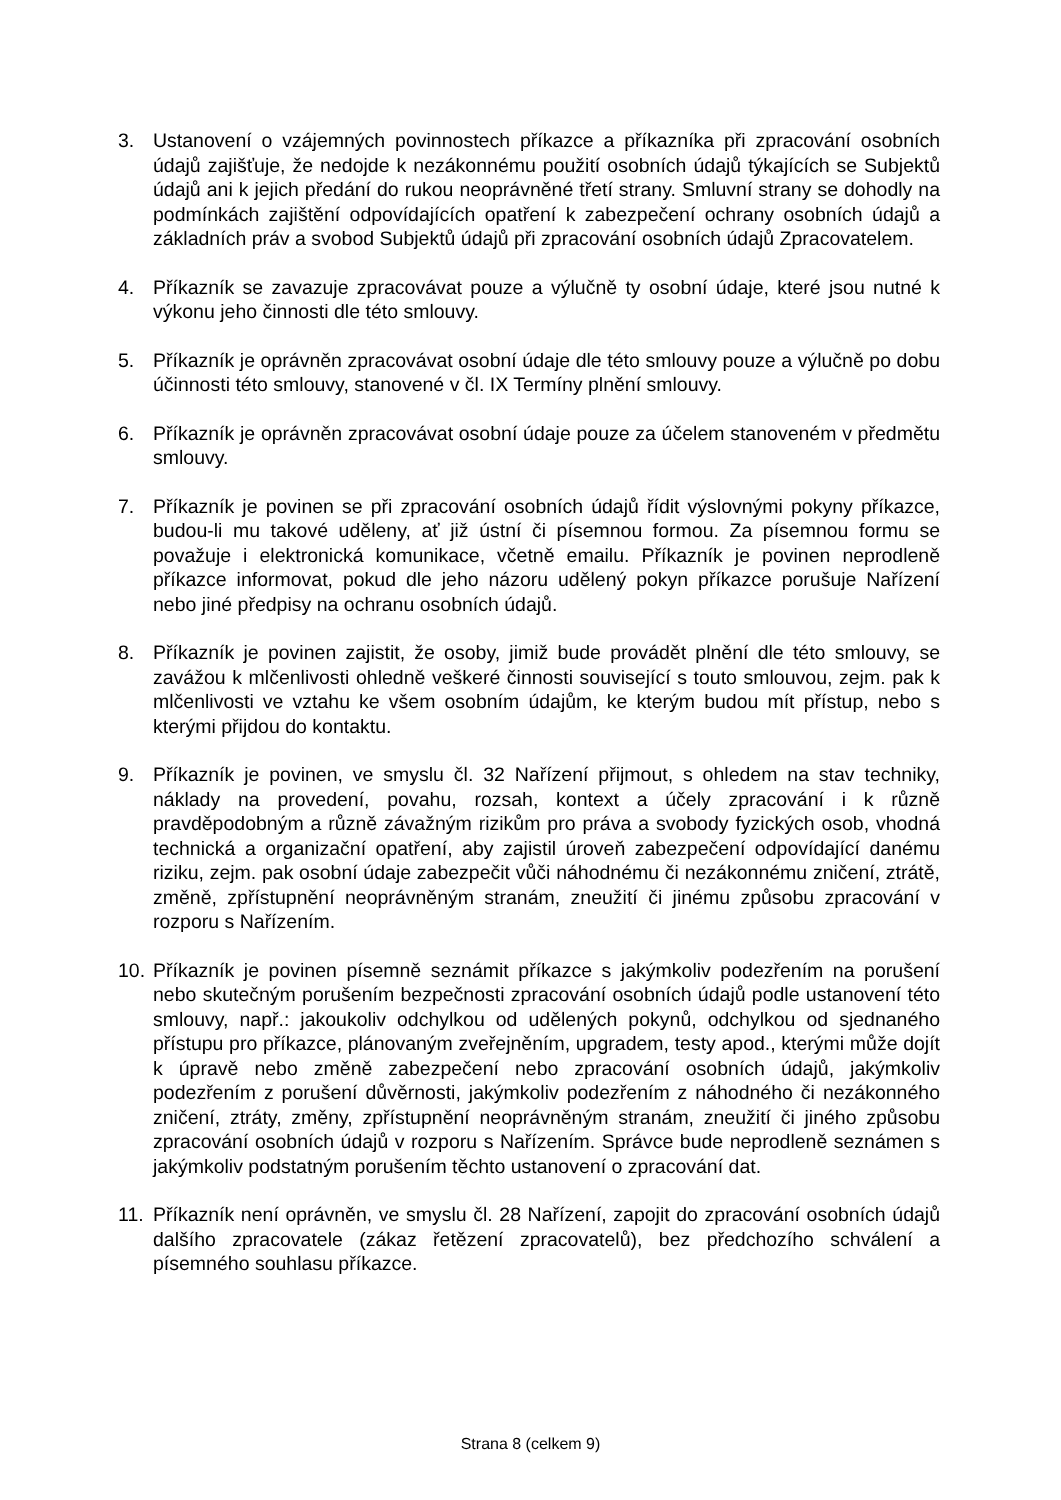3. Ustanovení o vzájemných povinnostech příkazce a příkazníka při zpracování osobních údajů zajišťuje, že nedojde k nezákonnému použití osobních údajů týkajících se Subjektů údajů ani k jejich předání do rukou neoprávněné třetí strany. Smluvní strany se dohodly na podmínkách zajištění odpovídajících opatření k zabezpečení ochrany osobních údajů a základních práv a svobod Subjektů údajů při zpracování osobních údajů Zpracovatelem.
4. Příkazník se zavazuje zpracovávat pouze a výlučně ty osobní údaje, které jsou nutné k výkonu jeho činnosti dle této smlouvy.
5. Příkazník je oprávněn zpracovávat osobní údaje dle této smlouvy pouze a výlučně po dobu účinnosti této smlouvy, stanovené v čl. IX Termíny plnění smlouvy.
6. Příkazník je oprávněn zpracovávat osobní údaje pouze za účelem stanoveném v předmětu smlouvy.
7. Příkazník je povinen se při zpracování osobních údajů řídit výslovnými pokyny příkazce, budou-li mu takové uděleny, ať již ústní či písemnou formou. Za písemnou formu se považuje i elektronická komunikace, včetně emailu. Příkazník je povinen neprodleně příkazce informovat, pokud dle jeho názoru udělený pokyn příkazce porušuje Nařízení nebo jiné předpisy na ochranu osobních údajů.
8. Příkazník je povinen zajistit, že osoby, jimiž bude provádět plnění dle této smlouvy, se zavážou k mlčenlivosti ohledně veškeré činnosti související s touto smlouvou, zejm. pak k mlčenlivosti ve vztahu ke všem osobním údajům, ke kterým budou mít přístup, nebo s kterými přijdou do kontaktu.
9. Příkazník je povinen, ve smyslu čl. 32 Nařízení přijmout, s ohledem na stav techniky, náklady na provedení, povahu, rozsah, kontext a účely zpracování i k různě pravděpodobným a různě závažným rizikům pro práva a svobody fyzických osob, vhodná technická a organizační opatření, aby zajistil úroveň zabezpečení odpovídající danému riziku, zejm. pak osobní údaje zabezpečit vůči náhodnému či nezákonnému zničení, ztrátě, změně, zpřístupnění neoprávněným stranám, zneužití či jinému způsobu zpracování v rozporu s Nařízením.
10.
Příkazník je povinen písemně seznámit příkazce s jakýmkoliv podezřením na porušení nebo skutečným porušením bezpečnosti zpracování osobních údajů podle ustanovení této smlouvy, např.: jakoukoliv odchylkou od udělených pokynů, odchylkou od sjednaného přístupu pro příkazce, plánovaným zveřejněním, upgradem, testy apod., kterými může dojít k úpravě nebo změně zabezpečení nebo zpracování osobních údajů, jakýmkoliv podezřením z porušení důvěrnosti, jakýmkoliv podezřením z náhodného či nezákonného zničení, ztráty, změny, zpřístupnění neoprávněným stranám, zneužití či jiného způsobu zpracování osobních údajů v rozporu s Nařízením. Správce bude neprodleně seznámen s jakýmkoliv podstatným porušením těchto ustanovení o zpracování dat.
11.
Příkazník není oprávněn, ve smyslu čl. 28 Nařízení, zapojit do zpracování osobních údajů dalšího zpracovatele (zákaz řetězení zpracovatelů), bez předchozího schválení a písemného souhlasu příkazce.
Strana 8 (celkem 9)